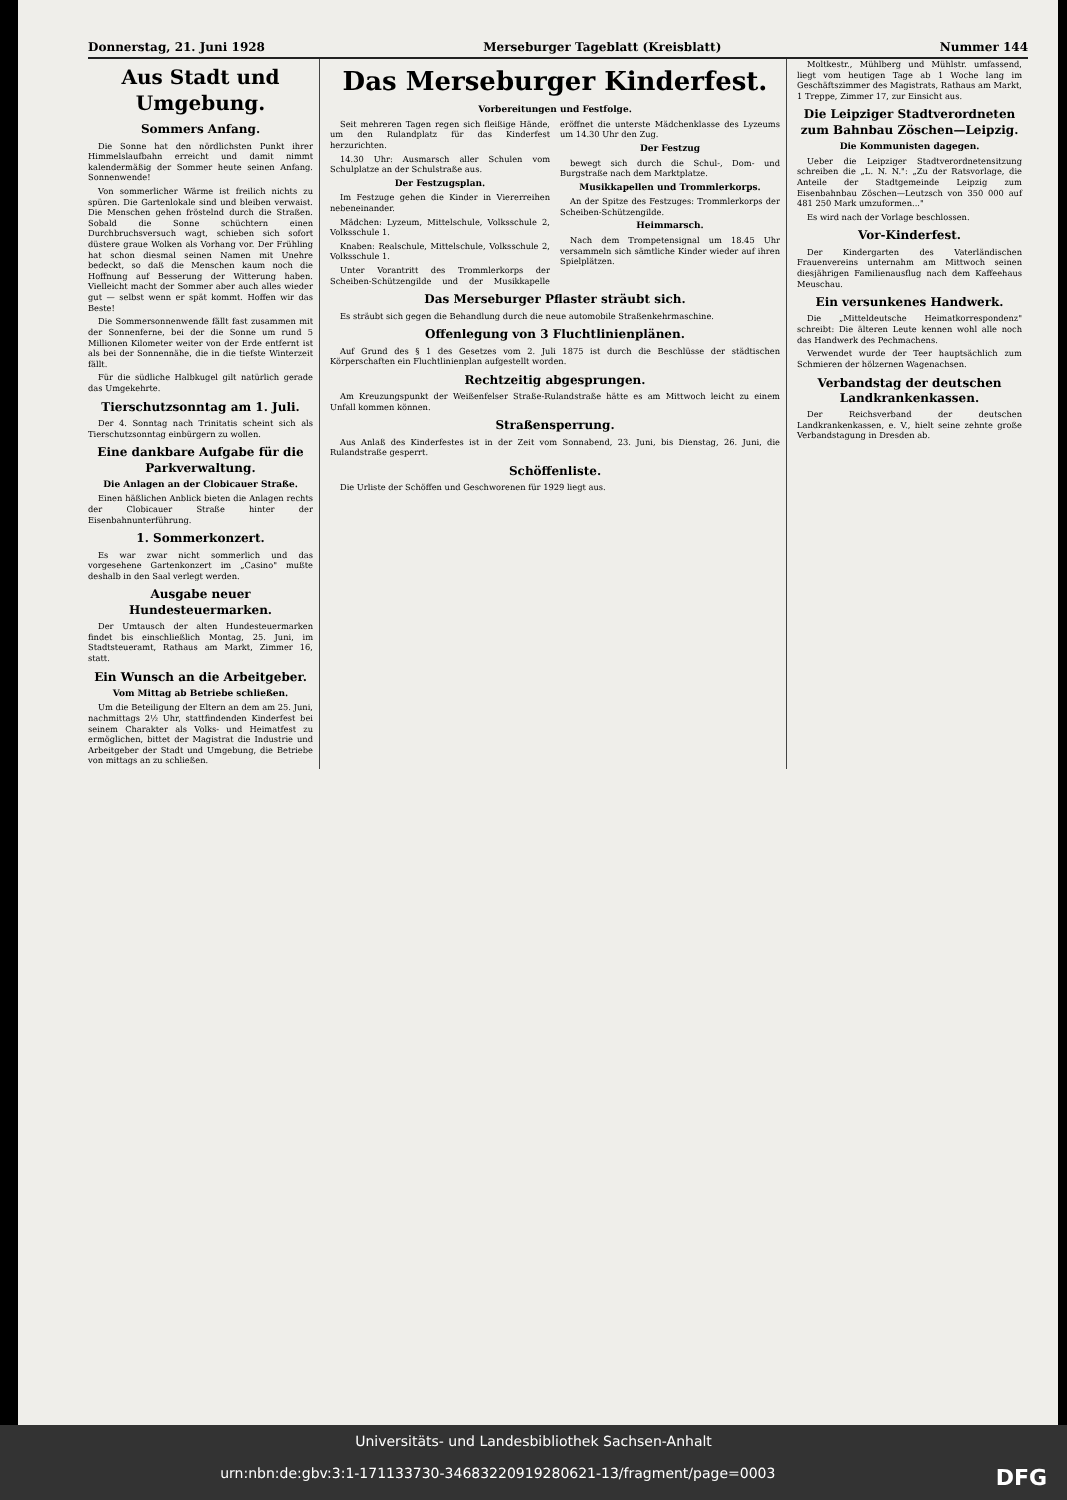Donnerstag, 21. Juni 1928 Merseburger Tageblatt (Kreisblatt) Nummer 144
Aus Stadt und Umgebung.
Sommers Anfang.
Die Sonne hat den nördlichsten Punkt ihrer Himmelslaufbahn erreicht und damit nimmt kalendermäßig der Sommer heute seinen Anfang. Sonnenwende!
Von sommerlicher Wärme ist freilich nichts zu spüren. Die Gartenlokale sind und bleiben verwaist. Die Menschen gehen fröstelnd durch die Straßen. Sobald die Sonne schüchtern einen Durchbruchsversuch wagt, schieben sich sofort düstere graue Wolken als Vorhang vor. Der Frühling hat schon diesmal seinen Namen mit Unehre bedeckt, so daß die Menschen kaum noch die Hoffnung auf Besserung der Witterung haben. Vielleicht macht der Sommer aber auch alles wieder gut — selbst wenn er spät kommt. Hoffen wir das Beste!
Die Sommersonnenwende fällt fast zusammen mit der Sonnenferne, bei der die Sonne um rund 5 Millionen Kilometer weiter von der Erde entfernt ist als bei der Sonnennähe, die in die tiefste Winterzeit fällt.
Für die südliche Halbkugel gilt natürlich gerade das Umgekehrte.
Tierschutzsonntag am 1. Juli.
Der 4. Sonntag nach Trinitatis scheint sich als Tierschutzsonntag einbürgern zu wollen.
Eine dankbare Aufgabe für die Parkverwaltung.
Die Anlagen an der Clobicauer Straße.
Einen häßlichen Anblick bieten die Anlagen rechts der Clobicauer Straße hinter der Eisenbahnunterführung.
1. Sommerkonzert.
Es war zwar nicht sommerlich und das vorgesehene Gartenkonzert im „Casino" mußte deshalb in den Saal verlegt werden.
Ausgabe neuer Hundesteuermarken.
Der Umtausch der alten Hundesteuermarken findet bis einschließlich Montag, 25. Juni, im Stadtsteueramt, Rathaus am Markt, Zimmer 16, statt.
Ein Wunsch an die Arbeitgeber.
Vom Mittag ab Betriebe schließen.
Um die Beteiligung der Eltern an dem am 25. Juni, nachmittags 2½ Uhr, stattfindenden Kinderfest bei seinem Charakter als Volks- und Heimatfest zu ermöglichen, bittet der Magistrat die Industrie und Arbeitgeber der Stadt und Umgebung, die Betriebe von mittags an zu schließen.
Das Merseburger Kinderfest.
Vorbereitungen und Festfolge.
Seit mehreren Tagen regen sich fleißige Hände, um den Rulandplatz für das Kinderfest herzurichten.
14.30 Uhr: Ausmarsch aller Schulen vom Schulplatze an der Schulstraße aus.
Der Festzugsplan.
Im Festzuge gehen die Kinder in Viererreihen nebeneinander.
Mädchen: Lyzeum, Mittelschule, Volksschule 2, Volksschule 1.
Knaben: Realschule, Mittelschule, Volksschule 2, Volksschule 1.
Unter Vorantritt des Trommlerkorps der Scheiben-Schützengilde und der Musikkapelle eröffnet die unterste Mädchenklasse des Lyzeums um 14.30 Uhr den Zug.
Der Festzug
bewegt sich durch die Schul-, Dom- und Burgstraße nach dem Marktplatze.
Musikkapellen und Trommlerkorps.
An der Spitze des Festzuges: Trommlerkorps der Scheiben-Schützengilde.
Heimmarsch.
Nach dem Trompetensignal um 18.45 Uhr versammeln sich sämtliche Kinder wieder auf ihren Spielplätzen.
Das Merseburger Pflaster sträubt sich.
Es sträubt sich gegen die Behandlung durch die neue automobile Straßenkehrmaschine.
Offenlegung von 3 Fluchtlinienplänen.
Auf Grund des § 1 des Gesetzes vom 2. Juli 1875 ist durch die Beschlüsse der städtischen Körperschaften ein Fluchtlinienplan aufgestellt worden.
Rechtzeitig abgesprungen.
Am Kreuzungspunkt der Weißenfelser Straße-Rulandstraße hätte es am Mittwoch leicht zu einem Unfall kommen können.
Straßensperrung.
Aus Anlaß des Kinderfestes ist in der Zeit vom Sonnabend, 23. Juni, bis Dienstag, 26. Juni, die Rulandstraße gesperrt.
Schöffenliste.
Die Urliste der Schöffen und Geschworenen für 1929 liegt aus.
Moltkestr., Mühlberg und Mühlstr. umfassend, liegt vom heutigen Tage ab 1 Woche lang im Geschäftszimmer des Magistrats, Rathaus am Markt, 1 Treppe, Zimmer 17, zur Einsicht aus.
Die Leipziger Stadtverordneten zum Bahnbau Zöschen—Leipzig.
Die Kommunisten dagegen.
Ueber die Leipziger Stadtverordnetensitzung schreiben die „L. N. N.": „Zu der Ratsvorlage, die Anteile der Stadtgemeinde Leipzig zum Eisenbahnbau Zöschen—Leutzsch von 350 000 auf 481 250 Mark umzuformen..."
Es wird nach der Vorlage beschlossen.
Vor-Kinderfest.
Der Kindergarten des Vaterländischen Frauenvereins unternahm am Mittwoch seinen diesjährigen Familienausflug nach dem Kaffeehaus Meuschau.
Ein versunkenes Handwerk.
Die „Mitteldeutsche Heimatkorrespondenz" schreibt: Die älteren Leute kennen wohl alle noch das Handwerk des Pechmachens.
Verwendet wurde der Teer hauptsächlich zum Schmieren der hölzernen Wagenachsen.
Verbandstag der deutschen Landkrankenkassen.
Der Reichsverband der deutschen Landkrankenkassen, e. V., hielt seine zehnte große Verbandstagung in Dresden ab.
Universitäts- und Landesbibliothek Sachsen-Anhalt
urn:nbn:de:gbv:3:1-171133730-34683220919280621-13/fragment/page=0003 DFG